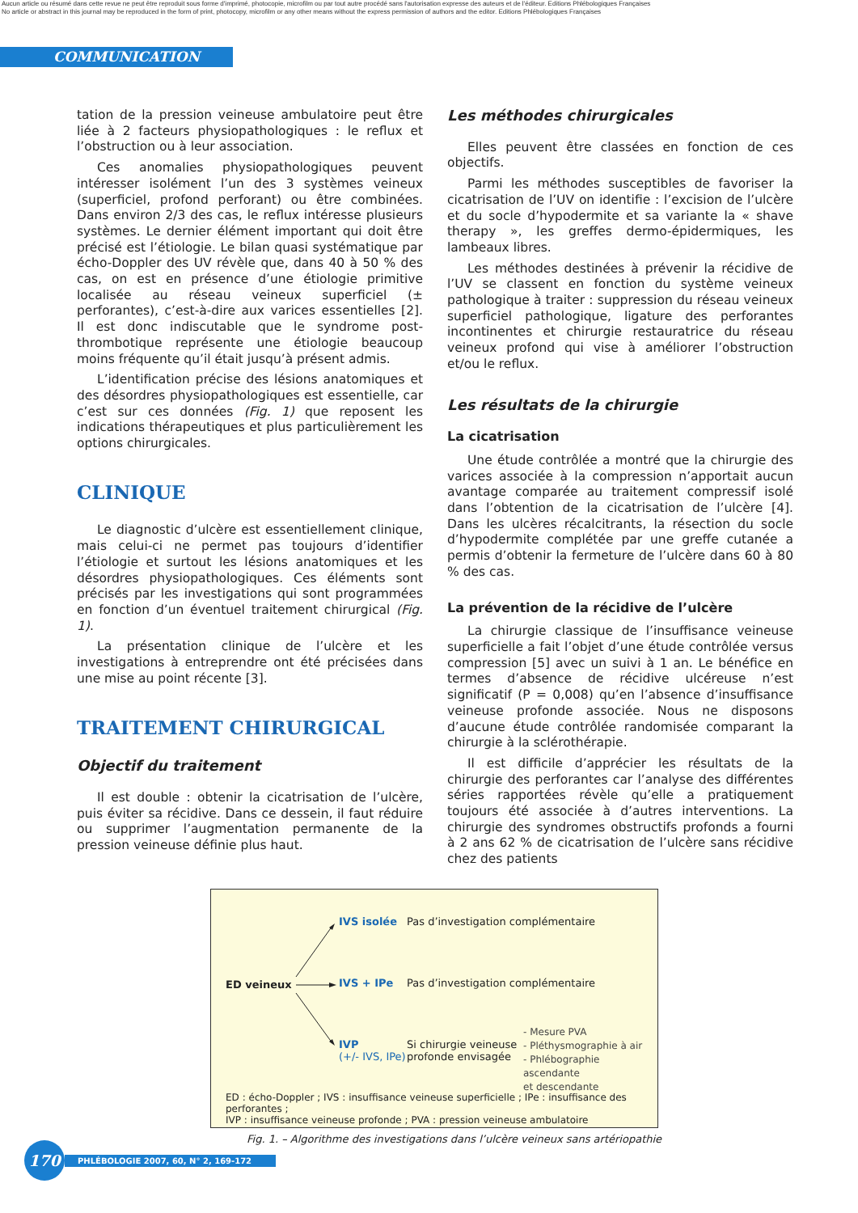Aucun article ou résumé dans cette revue ne peut être reproduit sous forme d'imprimé, photocopie, microfilm ou par tout autre procédé sans l'autorisation expresse des auteurs et de l'éditeur. Editions Phlébologiques Françaises
No article or abstract in this journal may be reproduced in the form of print, photocopy, microfilm or any other means without the express permission of authors and the editor. Editions Phlébologiques Françaises
COMMUNICATION
tation de la pression veineuse ambulatoire peut être liée à 2 facteurs physiopathologiques : le reflux et l’obstruction ou à leur association.
Ces anomalies physiopathologiques peuvent intéresser isolément l’un des 3 systèmes veineux (superficiel, profond perforant) ou être combinées. Dans environ 2/3 des cas, le reflux intéresse plusieurs systèmes. Le dernier élément important qui doit être précisé est l’étiologie. Le bilan quasi systématique par écho-Doppler des UV révèle que, dans 40 à 50 % des cas, on est en présence d’une étiologie primitive localisée au réseau veineux superficiel (± perforantes), c’est-à-dire aux varices essentielles [2]. Il est donc indiscutable que le syndrome post-thrombotique représente une étiologie beaucoup moins fréquente qu’il était jusqu’à présent admis.
L’identification précise des lésions anatomiques et des désordres physiopathologiques est essentielle, car c’est sur ces données (Fig. 1) que reposent les indications thérapeutiques et plus particulièrement les options chirurgicales.
CLINIQUE
Le diagnostic d’ulcère est essentiellement clinique, mais celui-ci ne permet pas toujours d’identifier l’étiologie et surtout les lésions anatomiques et les désordres physiopathologiques. Ces éléments sont précisés par les investigations qui sont programmées en fonction d’un éventuel traitement chirurgical (Fig. 1).
La présentation clinique de l’ulcère et les investigations à entreprendre ont été précisées dans une mise au point récente [3].
TRAITEMENT CHIRURGICAL
Objectif du traitement
Il est double : obtenir la cicatrisation de l’ulcère, puis éviter sa récidive. Dans ce dessein, il faut réduire ou supprimer l’augmentation permanente de la pression veineuse définie plus haut.
Les méthodes chirurgicales
Elles peuvent être classées en fonction de ces objectifs.
Parmi les méthodes susceptibles de favoriser la cicatrisation de l’UV on identifie : l’excision de l’ulcère et du socle d’hypodermite et sa variante la « shave therapy », les greffes dermo-épidermiques, les lambeaux libres.
Les méthodes destinées à prévenir la récidive de l’UV se classent en fonction du système veineux pathologique à traiter : suppression du réseau veineux superficiel pathologique, ligature des perforantes incontinentes et chirurgie restauratrice du réseau veineux profond qui vise à améliorer l’obstruction et/ou le reflux.
Les résultats de la chirurgie
La cicatrisation
Une étude contrôlée a montré que la chirurgie des varices associée à la compression n’apportait aucun avantage comparée au traitement compressif isolé dans l’obtention de la cicatrisation de l’ulcère [4]. Dans les ulcères récalcitrants, la résection du socle d’hypodermite complétée par une greffe cutanée a permis d’obtenir la fermeture de l’ulcère dans 60 à 80 % des cas.
La prévention de la récidive de l’ulcère
La chirurgie classique de l’insuffisance veineuse superficielle a fait l’objet d’une étude contrôlée versus compression [5] avec un suivi à 1 an. Le bénéfice en termes d’absence de récidive ulcéreuse n’est significatif (P = 0,008) qu’en l’absence d’insuffisance veineuse profonde associée. Nous ne disposons d’aucune étude contrôlée randomisée comparant la chirurgie à la sclérothérapie.
Il est difficile d’apprécier les résultats de la chirurgie des perforantes car l’analyse des différentes séries rapportées révèle qu’elle a pratiquement toujours été associée à d’autres interventions. La chirurgie des syndromes obstructifs profonds a fourni à 2 ans 62 % de cicatrisation de l’ulcère sans récidive chez des patients
IVS isolée
Pas d’investigation complémentaire
ED veineux IVS + IPe
Pas d’investigation complémentaire
IVP
(+/- IVS, IPe)
Si chirurgie veineuse
profonde envisagée
- Mesure PVA
- Pléthysmographie à air
- Phlébographie ascendante
et descendante
ED : écho-Doppler ; IVS : insuffisance veineuse superficielle ; IPe : insuffisance des perforantes ;
IVP : insuffisance veineuse profonde ; PVA : pression veineuse ambulatoire
Fig. 1. – Algorithme des investigations dans l’ulcère veineux sans artériopathie
170
PHLÉBOLOGIE 2007, 60, N° 2, 169-172